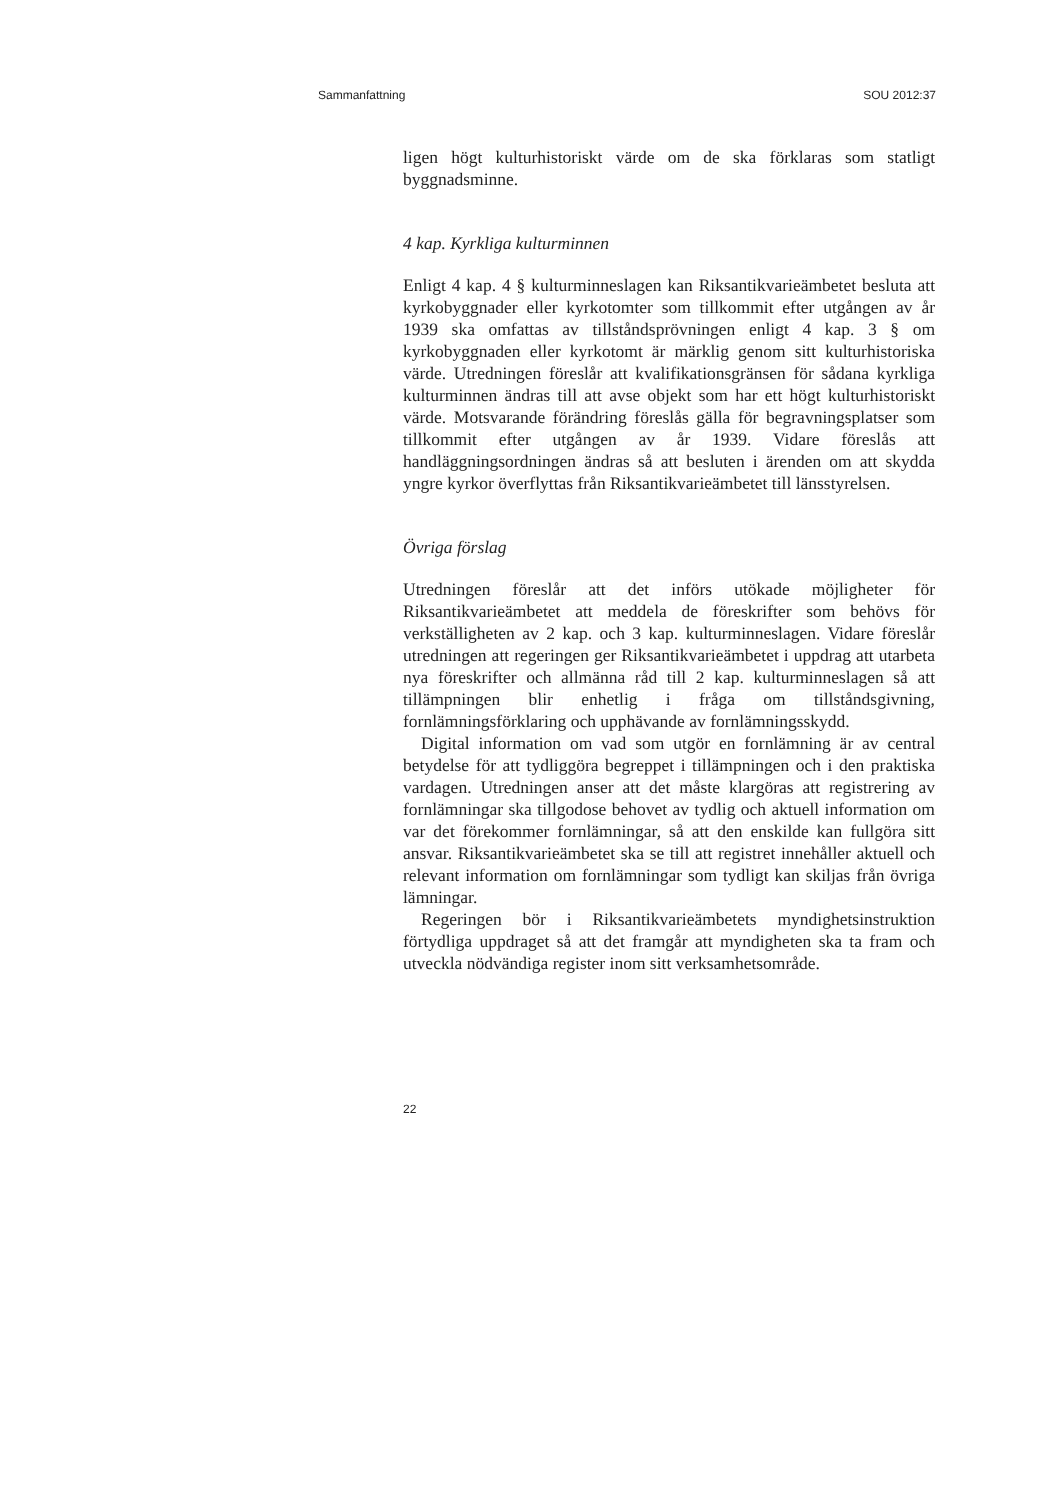Sammanfattning SOU 2012:37
ligen högt kulturhistoriskt värde om de ska förklaras som statligt byggnadsminne.
4 kap. Kyrkliga kulturminnen
Enligt 4 kap. 4 § kulturminneslagen kan Riksantikvarieämbetet besluta att kyrkobyggnader eller kyrkotomter som tillkommit efter utgången av år 1939 ska omfattas av tillståndsprövningen enligt 4 kap. 3 § om kyrkobyggnaden eller kyrkotomt är märklig genom sitt kulturhistoriska värde. Utredningen föreslår att kvalifikationsgränsen för sådana kyrkliga kulturminnen ändras till att avse objekt som har ett högt kulturhistoriskt värde. Motsvarande förändring föreslås gälla för begravningsplatser som tillkommit efter utgången av år 1939. Vidare föreslås att handläggningsordningen ändras så att besluten i ärenden om att skydda yngre kyrkor överflyttas från Riksantikvarieämbetet till länsstyrelsen.
Övriga förslag
Utredningen föreslår att det införs utökade möjligheter för Riksantikvarieämbetet att meddela de föreskrifter som behövs för verkställigheten av 2 kap. och 3 kap. kulturminneslagen. Vidare föreslår utredningen att regeringen ger Riksantikvarieämbetet i uppdrag att utarbeta nya föreskrifter och allmänna råd till 2 kap. kulturminneslagen så att tillämpningen blir enhetlig i fråga om tillståndsgivning, fornlämningsförklaring och upphävande av fornlämningsskydd.
Digital information om vad som utgör en fornlämning är av central betydelse för att tydliggöra begreppet i tillämpningen och i den praktiska vardagen. Utredningen anser att det måste klargöras att registrering av fornlämningar ska tillgodose behovet av tydlig och aktuell information om var det förekommer fornlämningar, så att den enskilde kan fullgöra sitt ansvar. Riksantikvarieämbetet ska se till att registret innehåller aktuell och relevant information om fornlämningar som tydligt kan skiljas från övriga lämningar.
Regeringen bör i Riksantikvarieämbetets myndighetsinstruktion förtydliga uppdraget så att det framgår att myndigheten ska ta fram och utveckla nödvändiga register inom sitt verksamhetsområde.
22